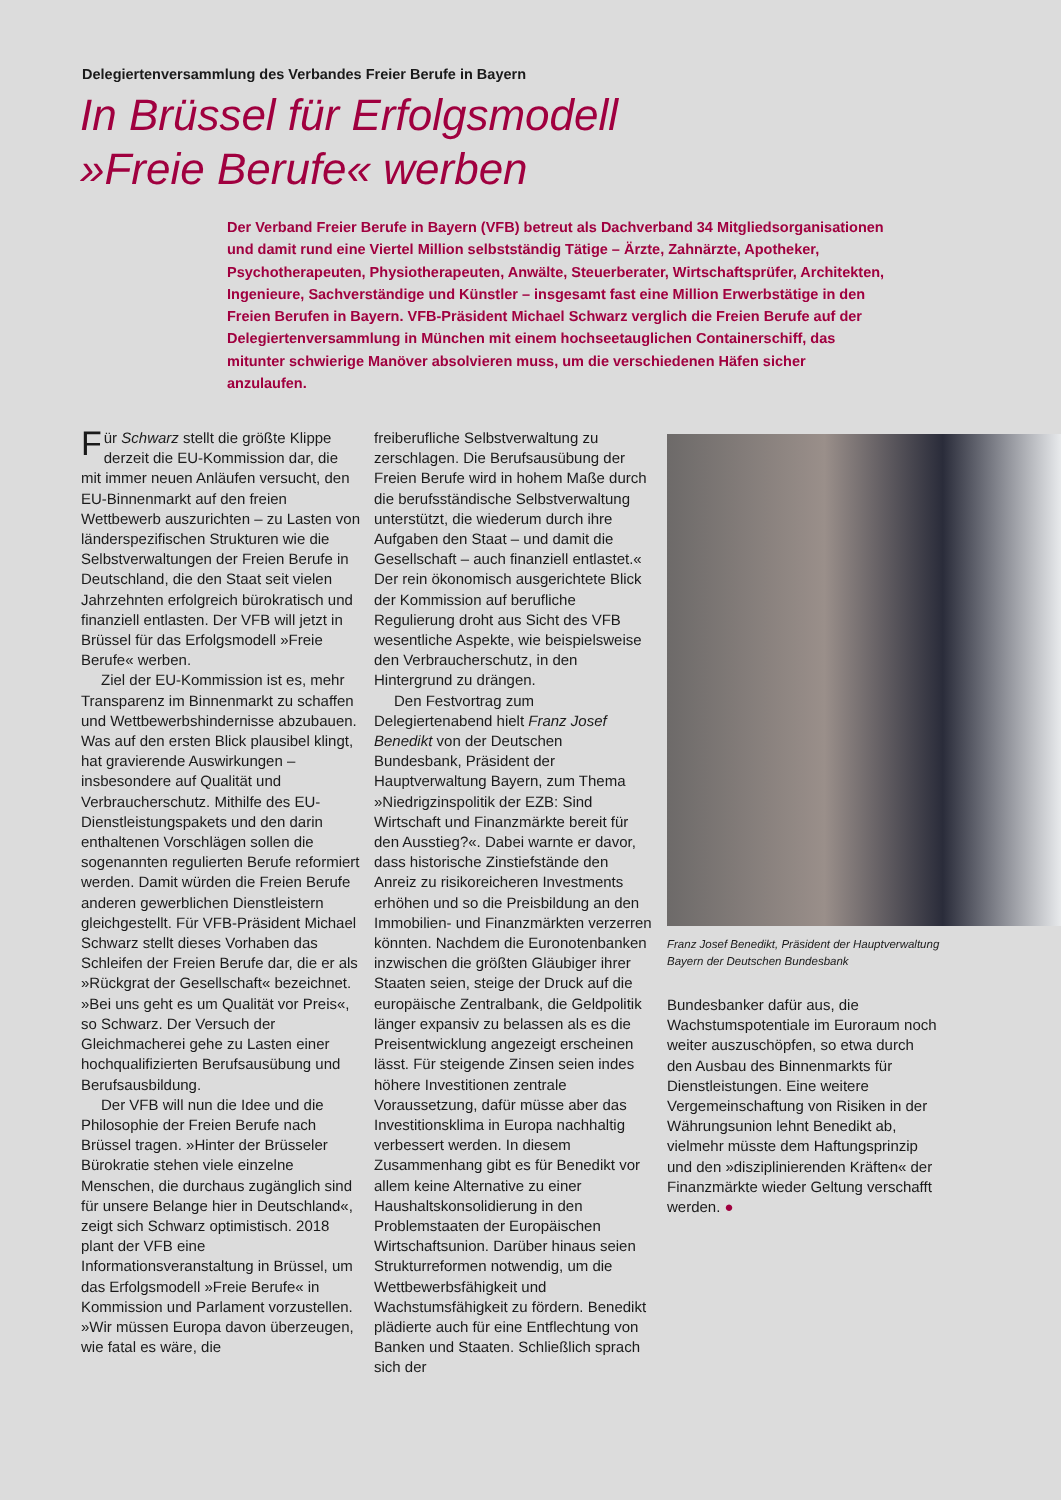Delegiertenversammlung des Verbandes Freier Berufe in Bayern
In Brüssel für Erfolgsmodell
»Freie Berufe« werben
Der Verband Freier Berufe in Bayern (VFB) betreut als Dachverband 34 Mitgliedsorganisationen und damit rund eine Viertel Million selbstständig Tätige – Ärzte, Zahnärzte, Apotheker, Psychotherapeuten, Physiotherapeuten, Anwälte, Steuerberater, Wirtschaftsprüfer, Architekten, Ingenieure, Sachverständige und Künstler – insgesamt fast eine Million Erwerbstätige in den Freien Berufen in Bayern. VFB-Präsident Michael Schwarz verglich die Freien Berufe auf der Delegiertenversammlung in München mit einem hochseetauglichen Containerschiff, das mitunter schwierige Manöver absolvieren muss, um die verschiedenen Häfen sicher anzulaufen.
Für Schwarz stellt die größte Klippe derzeit die EU-Kommission dar, die mit immer neuen Anläufen versucht, den EU-Binnenmarkt auf den freien Wettbewerb auszurichten – zu Lasten von länderspezifischen Strukturen wie die Selbstverwaltungen der Freien Berufe in Deutschland, die den Staat seit vielen Jahrzehnten erfolgreich bürokratisch und finanziell entlasten. Der VFB will jetzt in Brüssel für das Erfolgsmodell »Freie Berufe« werben.
Ziel der EU-Kommission ist es, mehr Transparenz im Binnenmarkt zu schaffen und Wettbewerbshindernisse abzubauen. Was auf den ersten Blick plausibel klingt, hat gravierende Auswirkungen – insbesondere auf Qualität und Verbraucherschutz. Mithilfe des EU-Dienstleistungspakets und den darin enthaltenen Vorschlägen sollen die sogenannten regulierten Berufe reformiert werden. Damit würden die Freien Berufe anderen gewerblichen Dienstleistern gleichgestellt. Für VFB-Präsident Michael Schwarz stellt dieses Vorhaben das Schleifen der Freien Berufe dar, die er als »Rückgrat der Gesellschaft« bezeichnet. »Bei uns geht es um Qualität vor Preis«, so Schwarz. Der Versuch der Gleichmacherei gehe zu Lasten einer hochqualifizierten Berufsausübung und Berufsausbildung.
Der VFB will nun die Idee und die Philosophie der Freien Berufe nach Brüssel tragen. »Hinter der Brüsseler Bürokratie stehen viele einzelne Menschen, die durchaus zugänglich sind für unsere Belange hier in Deutschland«, zeigt sich Schwarz optimistisch. 2018 plant der VFB eine Informationsveranstaltung in Brüssel, um das Erfolgsmodell »Freie Berufe« in Kommission und Parlament vorzustellen. »Wir müssen Europa davon überzeugen, wie fatal es wäre, die
freiberufliche Selbstverwaltung zu zerschlagen. Die Berufsausübung der Freien Berufe wird in hohem Maße durch die berufsständische Selbstverwaltung unterstützt, die wiederum durch ihre Aufgaben den Staat – und damit die Gesellschaft – auch finanziell entlastet.« Der rein ökonomisch ausgerichtete Blick der Kommission auf berufliche Regulierung droht aus Sicht des VFB wesentliche Aspekte, wie beispielsweise den Verbraucherschutz, in den Hintergrund zu drängen.
Den Festvortrag zum Delegiertenabend hielt Franz Josef Benedikt von der Deutschen Bundesbank, Präsident der Hauptverwaltung Bayern, zum Thema »Niedrigzinspolitik der EZB: Sind Wirtschaft und Finanzmärkte bereit für den Ausstieg?«. Dabei warnte er davor, dass historische Zinstiefstände den Anreiz zu risikoreicheren Investments erhöhen und so die Preisbildung an den Immobilien- und Finanzmärkten verzerren könnten. Nachdem die Euronotenbanken inzwischen die größten Gläubiger ihrer Staaten seien, steige der Druck auf die europäische Zentralbank, die Geldpolitik länger expansiv zu belassen als es die Preisentwicklung angezeigt erscheinen lässt. Für steigende Zinsen seien indes höhere Investitionen zentrale Voraussetzung, dafür müsse aber das Investitionsklima in Europa nachhaltig verbessert werden. In diesem Zusammenhang gibt es für Benedikt vor allem keine Alternative zu einer Haushaltskonsolidierung in den Problemstaaten der Europäischen Wirtschaftsunion. Darüber hinaus seien Strukturreformen notwendig, um die Wettbewerbsfähigkeit und Wachstumsfähigkeit zu fördern. Benedikt plädierte auch für eine Entflechtung von Banken und Staaten. Schließlich sprach sich der
Franz Josef Benedikt, Präsident der Hauptverwaltung Bayern der Deutschen Bundesbank
Bundesbanker dafür aus, die Wachstumspotentiale im Euroraum noch weiter auszuschöpfen, so etwa durch den Ausbau des Binnenmarkts für Dienstleistungen. Eine weitere Vergemeinschaftung von Risiken in der Währungsunion lehnt Benedikt ab, vielmehr müsste dem Haftungsprinzip und den »disziplinierenden Kräften« der Finanzmärkte wieder Geltung verschafft werden. ●